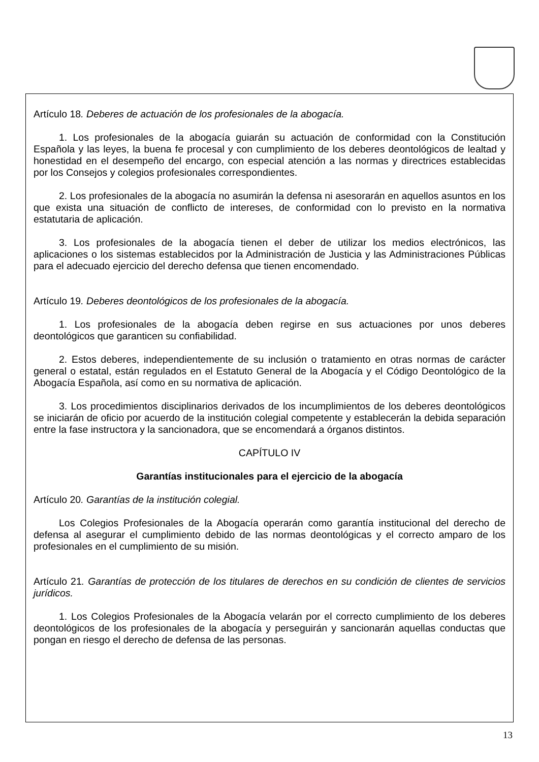Artículo 18. Deberes de actuación de los profesionales de la abogacía.
1. Los profesionales de la abogacía guiarán su actuación de conformidad con la Constitución Española y las leyes, la buena fe procesal y con cumplimiento de los deberes deontológicos de lealtad y honestidad en el desempeño del encargo, con especial atención a las normas y directrices establecidas por los Consejos y colegios profesionales correspondientes.
2. Los profesionales de la abogacía no asumirán la defensa ni asesorarán en aquellos asuntos en los que exista una situación de conflicto de intereses, de conformidad con lo previsto en la normativa estatutaria de aplicación.
3. Los profesionales de la abogacía tienen el deber de utilizar los medios electrónicos, las aplicaciones o los sistemas establecidos por la Administración de Justicia y las Administraciones Públicas para el adecuado ejercicio del derecho defensa que tienen encomendado.
Artículo 19. Deberes deontológicos de los profesionales de la abogacía.
1. Los profesionales de la abogacía deben regirse en sus actuaciones por unos deberes deontológicos que garanticen su confiabilidad.
2. Estos deberes, independientemente de su inclusión o tratamiento en otras normas de carácter general o estatal, están regulados en el Estatuto General de la Abogacía y el Código Deontológico de la Abogacía Española, así como en su normativa de aplicación.
3. Los procedimientos disciplinarios derivados de los incumplimientos de los deberes deontológicos se iniciarán de oficio por acuerdo de la institución colegial competente y establecerán la debida separación entre la fase instructora y la sancionadora, que se encomendará a órganos distintos.
CAPÍTULO IV
Garantías institucionales para el ejercicio de la abogacía
Artículo 20. Garantías de la institución colegial.
Los Colegios Profesionales de la Abogacía operarán como garantía institucional del derecho de defensa al asegurar el cumplimiento debido de las normas deontológicas y el correcto amparo de los profesionales en el cumplimiento de su misión.
Artículo 21. Garantías de protección de los titulares de derechos en su condición de clientes de servicios jurídicos.
1. Los Colegios Profesionales de la Abogacía velarán por el correcto cumplimiento de los deberes deontológicos de los profesionales de la abogacía y perseguirán y sancionarán aquellas conductas que pongan en riesgo el derecho de defensa de las personas.
13